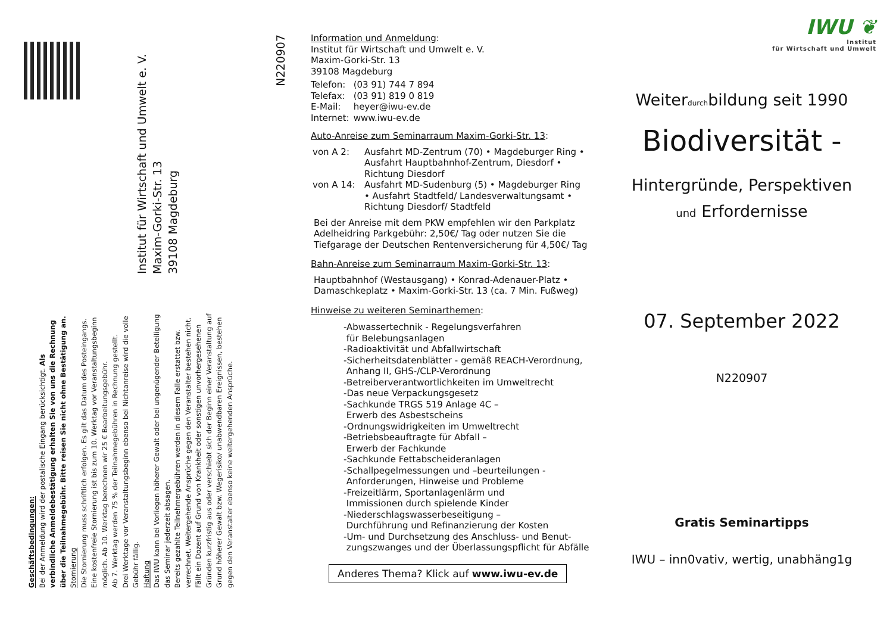Institut für Wirtschaft und Umwelt e. V.
Maxim-Gorki-Str. 13
39108 Magdeburg
N220907
Geschäftsbedingungen:
Bei der Anmeldung wird der postalische Eingang berücksichtigt. Als verbindliche Anmeldebestätigung erhalten Sie von uns die Rechnung über die Teilnahmegebühr. Bitte reisen Sie nicht ohne Bestätigung an.
Stornierung
Die Stornierung muss schriftlich erfolgen. Es gilt das Datum des Posteingangs. Eine kostenfreie Stornierung ist bis zum 10. Werktag vor Veranstaltungsbeginn möglich. Ab 10. Werktag berechnen wir 25 € Bearbeitungsgebühr.
Ab 7. Werktag werden 75 % der Teilnahmegebühren in Rechnung gestellt.
Drei Werktage vor Veranstaltungsbeginn ebenso bei Nichtanreise wird die volle Gebühr fällig.
Haftung
Das IWU kann bei Vorliegen höherer Gewalt oder bei ungenügender Beteiligung das Seminar jederzeit absagen.
Bereits gezahlte Teilnehmergebühren werden in diesem Falle erstattet bzw. verrechnet. Weitergehende Ansprüche gegen den Veranstalter bestehen nicht.
Fällt ein Dozent auf Grund von Krankheit oder sonstigen unvorhergesehenen Gründen kurzfristig aus oder verschiebt sich der Beginn einer Veranstaltung auf Grund höherer Gewalt bzw. Wegerisiko/ unabwendbaren Ereignissen, bestehen gegen den Veranstalter ebenso keine weitergehenden Ansprüche.
Information und Anmeldung:
Institut für Wirtschaft und Umwelt e. V.
Maxim-Gorki-Str. 13
39108 Magdeburg
| Telefon: | (03 91) 744 7 894 |
| Telefax: | (03 91) 819 0 819 |
| E-Mail: | heyer@iwu-ev.de |
| Internet: | www.iwu-ev.de |
Auto-Anreise zum Seminarraum Maxim-Gorki-Str. 13:
| von A 2: | Ausfahrt MD-Zentrum (70) • Magdeburger Ring • Ausfahrt Hauptbahnhof-Zentrum, Diesdorf • Richtung Diesdorf |
| von A 14: | Ausfahrt MD-Sudenburg (5) • Magdeburger Ring • Ausfahrt Stadtfeld/ Landesverwaltungsamt • Richtung Diesdorf/ Stadtfeld |
Bei der Anreise mit dem PKW empfehlen wir den Parkplatz Adelheidring Parkgebühr: 2,50€/ Tag oder nutzen Sie die Tiefgarage der Deutschen Rentenversicherung für 4,50€/ Tag
Bahn-Anreise zum Seminarraum Maxim-Gorki-Str. 13:
Hauptbahnhof (Westausgang) • Konrad-Adenauer-Platz • Damaschkeplatz • Maxim-Gorki-Str. 13 (ca. 7 Min. Fußweg)
Hinweise zu weiteren Seminarthemen:
-Abwassertechnik - Regelungsverfahren
für Belebungsanlagen
-Radioaktivität und Abfallwirtschaft
-Sicherheitsdatenblätter - gemäß REACH-Verordnung,
Anhang II, GHS-/CLP-Verordnung
-Betreiberverantwortlichkeiten im Umweltrecht
-Das neue Verpackungsgesetz
-Sachkunde TRGS 519 Anlage 4C –
Erwerb des Asbestscheins
-Ordnungswidrigkeiten im Umweltrecht
-Betriebsbeauftragte für Abfall –
Erwerb der Fachkunde
-Sachkunde Fettabscheideranlagen
-Schallpegelmessungen und –beurteilungen -
Anforderungen, Hinweise und Probleme
-Freizeitlärm, Sportanlagenlärm und
Immissionen durch spielende Kinder
-Niederschlagswasserbeseitigung –
Durchführung und Refinanzierung der Kosten
-Um- und Durchsetzung des Anschluss- und Benut-
zungszwanges und der Überlassungspflicht für Abfälle
Anderes Thema? Klick auf www.iwu-ev.de
IWU ❦
Institut
für Wirtschaft und Umwelt
Weiterdurchbildung seit 1990
Biodiversität -
Hintergründe, Perspektiven
und Erfordernisse
07. September 2022
N220907
Gratis Seminartipps
IWU – inn0vativ, wertig, unabhäng1g